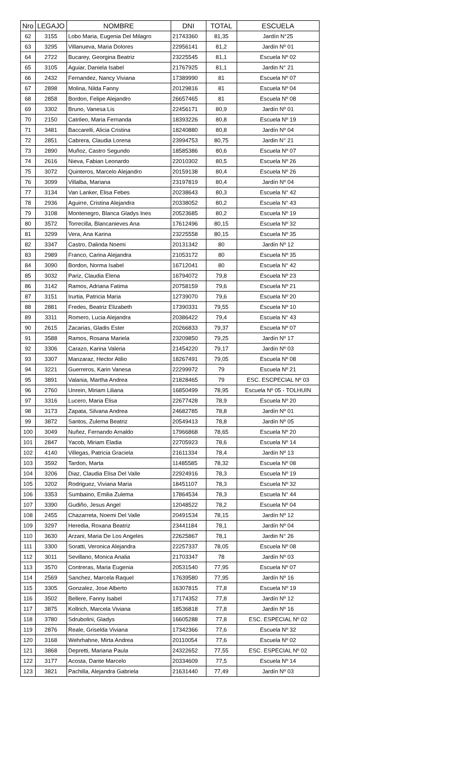| Nro | LEGAJO | NOMBRE | DNI | TOTAL | ESCUELA |
| --- | --- | --- | --- | --- | --- |
| 62 | 3155 | Lobo Maria, Eugenia Del Milagro | 21743360 | 81,35 | Jardín N°25 |
| 63 | 3295 | Villanueva, Maria Dolores | 22956141 | 81,2 | Jardín Nº 01 |
| 64 | 2722 | Bucarey, Georgina Beatriz | 23225545 | 81,1 | Escuela Nº 02 |
| 65 | 3105 | Aguiar, Daniela Isabel | 21767925 | 81,1 | Jardin N° 21 |
| 66 | 2432 | Fernandez, Nancy Viviana | 17389990 | 81 | Escuela Nº 07 |
| 67 | 2898 | Molina, Nilda Fanny | 20129816 | 81 | Escuela Nº 04 |
| 68 | 2858 | Bordon, Felipe Alejandro | 26657465 | 81 | Escuela Nº 08 |
| 69 | 3302 | Bruno, Vanesa Lis | 22456171 | 80,9 | Jardín Nº 01 |
| 70 | 2150 | Catrileo, Maria Fernanda | 18393226 | 80,8 | Escuela Nº 19 |
| 71 | 3481 | Baccarelli, Alicia Cristina | 18240880 | 80,8 | Jardín Nº 04 |
| 72 | 2851 | Cabrera, Claudia Lorena | 23994753 | 80,75 | Jardin N° 21 |
| 73 | 2890 | Muñoz, Castro Segundo | 18585386 | 80,6 | Escuela Nº 07 |
| 74 | 2616 | Nieva, Fabian Leonardo | 22010302 | 80,5 | Escuela Nº 26 |
| 75 | 3072 | Quinteros, Marcelo Alejandro | 20159138 | 80,4 | Escuela Nº 26 |
| 76 | 3099 | Villalba, Mariana | 23197819 | 80,4 | Jardín Nº 04 |
| 77 | 3134 | Van Lanker, Elisa Febes | 20238643 | 80,3 | Escuela N° 42 |
| 78 | 2936 | Aguirre, Cristina Alejandra | 20338052 | 80,2 | Escuela N° 43 |
| 79 | 3108 | Montenegro, Blanca Gladys Ines | 20523685 | 80,2 | Escuela Nº 19 |
| 80 | 3572 | Torrecilla, Blancanieves Ana | 17612496 | 80,15 | Escuela Nº 32 |
| 81 | 3299 | Vera, Ana Karina | 23225558 | 80,15 | Escuela Nº 35 |
| 82 | 3347 | Castro, Dalinda Noemi | 20131342 | 80 | Jardín Nº 12 |
| 83 | 2989 | Franco, Carina Alejandra | 21053172 | 80 | Escuela Nº 35 |
| 84 | 3090 | Bordon, Norma Isabel | 16712041 | 80 | Escuela N° 42 |
| 85 | 3032 | Pariz, Claudia Elena | 16794072 | 79,8 | Escuela Nº 23 |
| 86 | 3142 | Ramos, Adriana Fatima | 20758159 | 79,6 | Escuela Nº 21 |
| 87 | 3151 | Irurtia, Patricia Maria | 12739070 | 79,6 | Escuela Nº 20 |
| 88 | 2881 | Fredes, Beatriz Elizabeth | 17390331 | 79,55 | Escuela Nº 10 |
| 89 | 3311 | Romero, Lucia Alejandra | 20386422 | 79,4 | Escuela N° 43 |
| 90 | 2615 | Zacarias, Gladis Ester | 20266833 | 79,37 | Escuela Nº 07 |
| 91 | 3588 | Ramos, Rosana Mariela | 23209850 | 79,25 | Jardín Nº 17 |
| 92 | 3306 | Carazo, Karina Valeria | 21454220 | 79,17 | Jardín Nº 03 |
| 93 | 3307 | Manzaraz, Hector Atilio | 18267491 | 79,05 | Escuela Nº 08 |
| 94 | 3221 | Guerreros, Karin Vanesa | 22299972 | 79 | Escuela Nº 21 |
| 95 | 3891 | Valania, Martha Andrea | 21828465 | 79 | ESC. ESCPECIAL Nº 03 |
| 96 | 2760 | Unrein, Miriam Liliana | 16850499 | 78,95 | Escuela Nº 05 - TOLHUIN |
| 97 | 3316 | Lucero, Maria Elisa | 22677428 | 78,9 | Escuela Nº 20 |
| 98 | 3173 | Zapata, Silvana Andrea | 24682785 | 78,8 | Jardín Nº 01 |
| 99 | 3872 | Santos, Zulema Beatriz | 20549413 | 78,8 | Jardín Nº 05 |
| 100 | 3049 | Nuñez, Fernando Arnaldo | 17966868 | 78,65 | Escuela Nº 20 |
| 101 | 2847 | Yacob, Miriam Eladia | 22705923 | 78,6 | Escuela Nº 14 |
| 102 | 4140 | Villegas, Patricia Graciela | 21611334 | 78,4 | Jardín Nº 13 |
| 103 | 3592 | Tardon, Marta | 11485585 | 78,32 | Escuela Nº 08 |
| 104 | 3206 | Diaz, Claudia Elisa Del Valle | 22924916 | 78,3 | Escuela Nº 19 |
| 105 | 3202 | Rodriguez, Viviana Maria | 18451107 | 78,3 | Escuela Nº 32 |
| 106 | 3353 | Sumbaino, Emilia Zulema | 17864534 | 78,3 | Escuela N° 44 |
| 107 | 3390 | Gudiño, Jesus Angel | 12048522 | 78,2 | Escuela Nº 04 |
| 108 | 2455 | Chazarreta, Noemi Del Valle | 20491534 | 78,15 | Jardín Nº 12 |
| 109 | 3297 | Heredia, Roxana Beatriz | 23441184 | 78,1 | Jardín Nº 04 |
| 110 | 3630 | Arzani, Maria De Los Angeles | 22625867 | 78,1 | Jardin N° 26 |
| 111 | 3300 | Soratti, Veronica Alejandra | 22257337 | 78,05 | Escuela Nº 08 |
| 112 | 3011 | Sevillano, Monica Analia | 21703347 | 78 | Jardín Nº 03 |
| 113 | 3570 | Contreras, Maria Eugenia | 20531540 | 77,95 | Escuela Nº 07 |
| 114 | 2569 | Sanchez, Marcela Raquel | 17639580 | 77,95 | Jardín Nº 16 |
| 115 | 3305 | Gonzalez, Jose Alberto | 16307815 | 77,8 | Escuela Nº 19 |
| 116 | 3502 | Bellere, Fanny Isabel | 17174352 | 77,8 | Jardín Nº 12 |
| 117 | 3875 | Kollrich, Marcela Viviana | 18536818 | 77,8 | Jardín Nº 16 |
| 118 | 3780 | Sdrubolini, Gladys | 16605288 | 77,8 | ESC. ESPECIAL Nº 02 |
| 119 | 2876 | Reale, Griselda Viviana | 17342366 | 77,6 | Escuela Nº 32 |
| 120 | 3168 | Wehrhahne, Mirta Andrea | 20110054 | 77,6 | Escuela Nº 02 |
| 121 | 3868 | Depretti, Mariana Paula | 24322652 | 77,55 | ESC. ESPECIAL Nº 02 |
| 122 | 3177 | Acosta, Dante Marcelo | 20334609 | 77,5 | Escuela Nº 14 |
| 123 | 3821 | Pachilla, Alejandra Gabriela | 21631440 | 77,49 | Jardín Nº 03 |